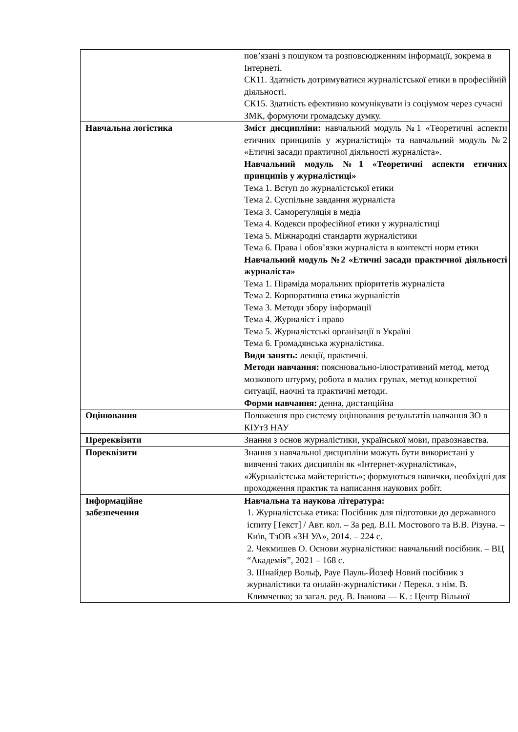| | пов’язані з пошуком та розповсюдженням інформації, зокрема в Інтернеті. СК11. Здатність дотримуватися журналістської етики в професійній діяльності. СК15. Здатність ефективно комунікувати із соціумом через сучасні ЗМК, формуючи громадську думку. |
| Навчальна логістика | Зміст дисципліни: навчальний модуль №1 «Теоретичні аспекти етичних принципів у журналістиці» та навчальний модуль №2 «Етичні засади практичної діяльності журналіста». Навчальний модуль №1 «Теоретичні аспекти етичних принципів у журналістиці» Тема 1. Вступ до журналістської етики Тема 2. Суспільне завдання журналіста Тема 3. Саморегуляція в медіа Тема 4. Кодекси професійної етики у журналістиці Тема 5. Міжнародні стандарти журналістики Тема 6. Права і обов’язки журналіста в контексті норм етики Навчальний модуль №2 «Етичні засади практичної діяльності журналіста» Тема 1. Піраміда моральних пріоритетів журналіста Тема 2. Корпоративна етика журналістів Тема 3. Методи збору інформації Тема 4. Журналіст і право Тема 5. Журналістські організації в Україні Тема 6. Громадянська журналістика. Види занять: лекції, практичні. Методи навчання: пояснювально-ілюстративний метод, метод мозкового штурму, робота в малих групах, метод конкретної ситуації, наочні та практичні методи. Форми навчання: денна, дистанційна |
| Оцінювання | Положення про систему оцінювання результатів навчання ЗО в КІУтЗ НАУ |
| Пререквізити | Знання з основ журналістики, української мови, правознавства. |
| Пореквізити | Знання з навчальної дисципліни можуть бути використані у вивченні таких дисциплін як «Інтернет-журналістика», «Журналістська майстерність»; формуються навички, необхідні для проходження практик та написання наукових робіт. |
| Інформаційне забезпечення | Навчальна та наукова література: 1. Журналістська етика: Посібник для підготовки до державного іспиту [Текст] / Авт. кол. – За ред. В.П. Мостового та В.В. Різуна. – Київ, ТзОВ «ЗН УА», 2014. – 224 с. 2. Чекмишев О. Основи журналістики: навчальний посібник. – ВЦ “Академія”, 2021 – 168 с. 3. Шнайдер Вольф, Рауе Пауль-Йозеф Новий посібник з журналістики та онлайн-журналістики / Перекл. з нім. В. Климченко; за загал. ред. В. Іванова — К. : Центр Вільної |